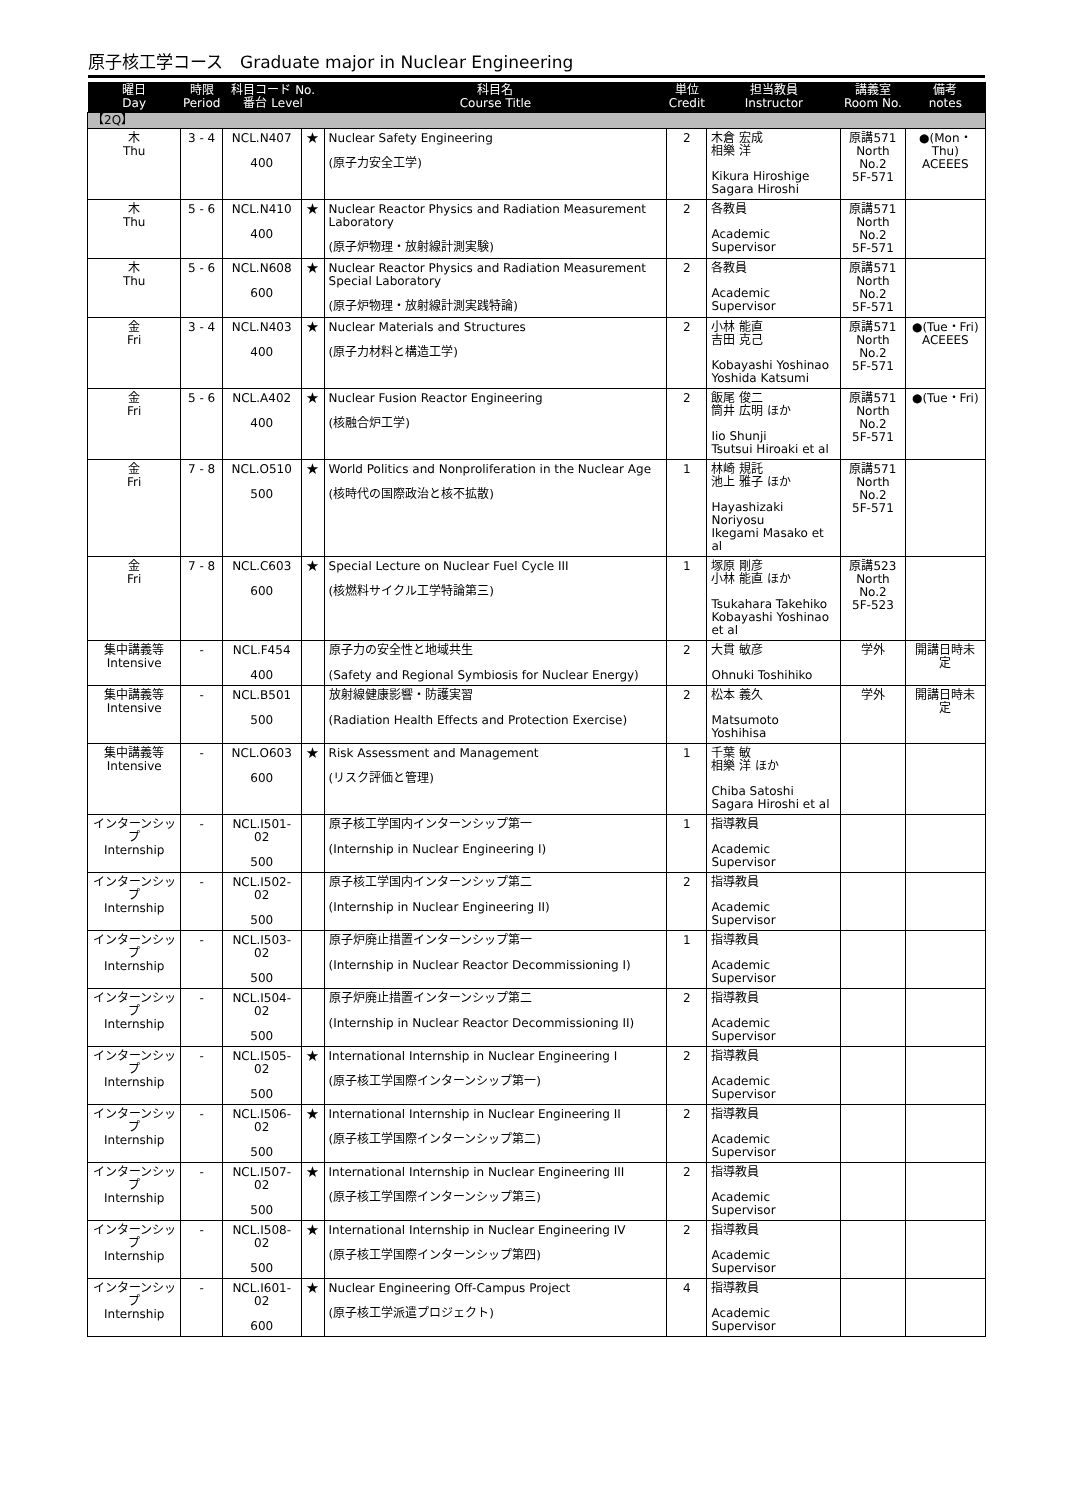原子核工学コース　Graduate major in Nuclear Engineering
| 曜日 Day | 時限 Period | 科目コード No. 番台 Level | | 科目名 Course Title | 単位 Credit | 担当教員 Instructor | 講義室 Room No. | 備考 notes |
| --- | --- | --- | --- | --- | --- | --- | --- | --- |
| 【2Q】 | | | | | | | | |
| 木 Thu | 3 - 4 | NCL.N407 400 | ★ | Nuclear Safety Engineering (原子力安全工学) | 2 | 木倉 宏成 相樂 洋 Kikura Hiroshige Sagara Hiroshi | 原講571 North No.2 5F-571 | ●(Mon・Thu) ACEEES |
| 木 Thu | 5 - 6 | NCL.N410 400 | ★ | Nuclear Reactor Physics and Radiation Measurement Laboratory (原子炉物理・放射線計測実験) | 2 | 各教員 Academic Supervisor | 原講571 North No.2 5F-571 | |
| 木 Thu | 5 - 6 | NCL.N608 600 | ★ | Nuclear Reactor Physics and Radiation Measurement Special Laboratory (原子炉物理・放射線計測実践特論) | 2 | 各教員 Academic Supervisor | 原講571 North No.2 5F-571 | |
| 金 Fri | 3 - 4 | NCL.N403 400 | ★ | Nuclear Materials and Structures (原子力材料と構造工学) | 2 | 小林 能直 吉田 克己 Kobayashi Yoshinao Yoshida Katsumi | 原講571 North No.2 5F-571 | ●(Tue・Fri) ACEEES |
| 金 Fri | 5 - 6 | NCL.A402 400 | ★ | Nuclear Fusion Reactor Engineering (核融合炉工学) | 2 | 飯尾 俊二 筒井 広明 ほか Iio Shunji Tsutsui Hiroaki et al | 原講571 North No.2 5F-571 | ●(Tue・Fri) |
| 金 Fri | 7 - 8 | NCL.O510 500 | ★ | World Politics and Nonproliferation in the Nuclear Age (核時代の国際政治と核不拡散) | 1 | 林崎 規託 池上 雅子 ほか Hayashizaki Noriyosu Ikegami Masako et al | 原講571 North No.2 5F-571 | |
| 金 Fri | 7 - 8 | NCL.C603 600 | ★ | Special Lecture on Nuclear Fuel Cycle III (核燃料サイクル工学特論第三) | 1 | 塚原 剛彦 小林 能直 ほか Tsukahara Takehiko Kobayashi Yoshinao et al | 原講523 North No.2 5F-523 | |
| 集中講義等 Intensive | - | NCL.F454 400 | | 原子力の安全性と地域共生 (Safety and Regional Symbiosis for Nuclear Energy) | 2 | 大貫 敏彦 Ohnuki Toshihiko | 学外 | 開講日時未定 |
| 集中講義等 Intensive | - | NCL.B501 500 | | 放射線健康影響・防護実習 (Radiation Health Effects and Protection Exercise) | 2 | 松本 義久 Matsumoto Yoshihisa | 学外 | 開講日時未定 |
| 集中講義等 Intensive | - | NCL.O603 600 | ★ | Risk Assessment and Management (リスク評価と管理) | 1 | 千葉 敏 相樂 洋 ほか Chiba Satoshi Sagara Hiroshi et al | | |
| インターンシップ Internship | - | NCL.I501-02 500 | | 原子核工学国内インターンシップ第一 (Internship in Nuclear Engineering I) | 1 | 指導教員 Academic Supervisor | | |
| インターンシップ Internship | - | NCL.I502-02 500 | | 原子核工学国内インターンシップ第二 (Internship in Nuclear Engineering II) | 2 | 指導教員 Academic Supervisor | | |
| インターンシップ Internship | - | NCL.I503-02 500 | | 原子炉廃止措置インターンシップ第一 (Internship in Nuclear Reactor Decommissioning I) | 1 | 指導教員 Academic Supervisor | | |
| インターンシップ Internship | - | NCL.I504-02 500 | | 原子炉廃止措置インターンシップ第二 (Internship in Nuclear Reactor Decommissioning II) | 2 | 指導教員 Academic Supervisor | | |
| インターンシップ Internship | - | NCL.I505-02 500 | ★ | International Internship in Nuclear Engineering I (原子核工学国際インターンシップ第一) | 2 | 指導教員 Academic Supervisor | | |
| インターンシップ Internship | - | NCL.I506-02 500 | ★ | International Internship in Nuclear Engineering II (原子核工学国際インターンシップ第二) | 2 | 指導教員 Academic Supervisor | | |
| インターンシップ Internship | - | NCL.I507-02 500 | ★ | International Internship in Nuclear Engineering III (原子核工学国際インターンシップ第三) | 2 | 指導教員 Academic Supervisor | | |
| インターンシップ Internship | - | NCL.I508-02 500 | ★ | International Internship in Nuclear Engineering IV (原子核工学国際インターンシップ第四) | 2 | 指導教員 Academic Supervisor | | |
| インターンシップ Internship | - | NCL.I601-02 600 | ★ | Nuclear Engineering Off-Campus Project (原子核工学派遣プロジェクト) | 4 | 指導教員 Academic Supervisor | | |